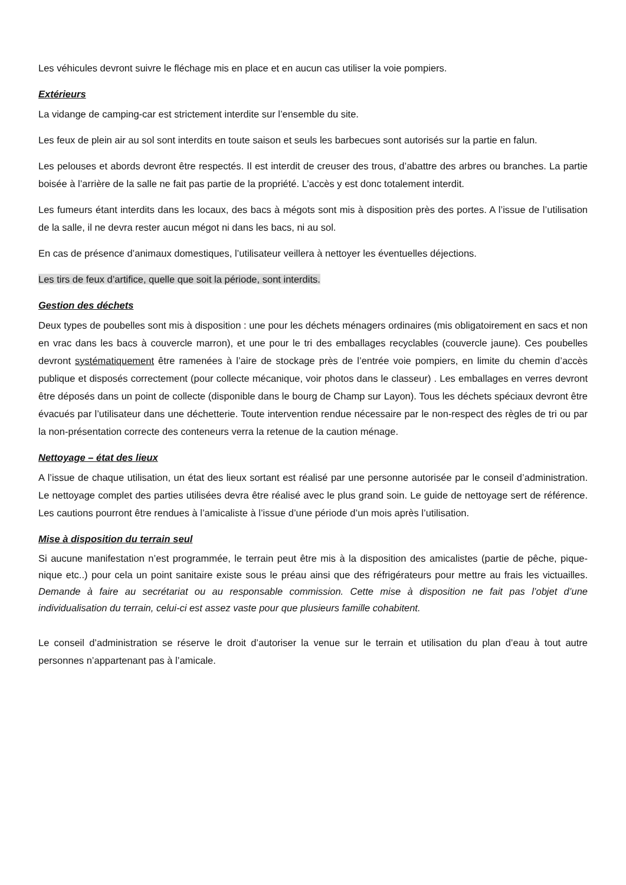Les véhicules devront suivre le fléchage mis en place et en aucun cas utiliser la voie pompiers.
Extérieurs
La vidange de camping-car est strictement interdite sur l’ensemble du site.
Les feux de plein air au sol sont interdits en toute saison et seuls les barbecues sont autorisés sur la partie en falun.
Les pelouses et abords devront être respectés. Il est interdit de creuser des trous, d’abattre des arbres ou branches. La partie boisée à l’arrière de la salle ne fait pas partie de la propriété. L’accès y est donc totalement interdit.
Les fumeurs étant interdits dans les locaux, des bacs à mégots sont mis à disposition près des portes. A l’issue de l’utilisation de la salle, il ne devra rester aucun mégot ni dans les bacs, ni au sol.
En cas de présence d’animaux domestiques, l’utilisateur veillera à nettoyer les éventuelles déjections.
Les tirs de feux d’artifice, quelle que soit la période, sont interdits.
Gestion des déchets
Deux types de poubelles sont mis à disposition : une pour les déchets ménagers ordinaires (mis obligatoirement en sacs et non en vrac dans les bacs à couvercle marron), et une pour le tri des emballages recyclables (couvercle jaune). Ces poubelles devront systématiquement être ramenées à l’aire de stockage près de l’entrée voie pompiers, en limite du chemin d’accès publique et disposés correctement (pour collecte mécanique, voir photos dans le classeur) . Les emballages en verres devront être déposés dans un point de collecte (disponible dans le bourg de Champ sur Layon). Tous les déchets spéciaux devront être évacués par l’utilisateur dans une déchetterie. Toute intervention rendue nécessaire par le non-respect des règles de tri ou par la non-présentation correcte des conteneurs verra la retenue de la caution ménage.
Nettoyage – état des lieux
A l’issue de chaque utilisation, un état des lieux sortant est réalisé par une personne autorisée par le conseil d’administration. Le nettoyage complet des parties utilisées devra être réalisé avec le plus grand soin. Le guide de nettoyage sert de référence. Les cautions pourront être rendues à l’amicaliste à l’issue d’une période d’un mois après l’utilisation.
Mise à disposition du terrain seul
Si aucune manifestation n’est programmée, le terrain peut être mis à la disposition des amicalistes (partie de pêche, pique-nique etc..) pour cela un point sanitaire existe sous le préau ainsi que des réfrigérateurs pour mettre au frais les victuailles. Demande à faire au secrétariat ou au responsable commission. Cette mise à disposition ne fait pas l’objet d’une individualisation du terrain, celui-ci est assez vaste pour que plusieurs famille cohabitent.
Le conseil d’administration se réserve le droit d’autoriser la venue sur le terrain et utilisation du plan d’eau à tout autre personnes n’appartenant pas à l’amicale.